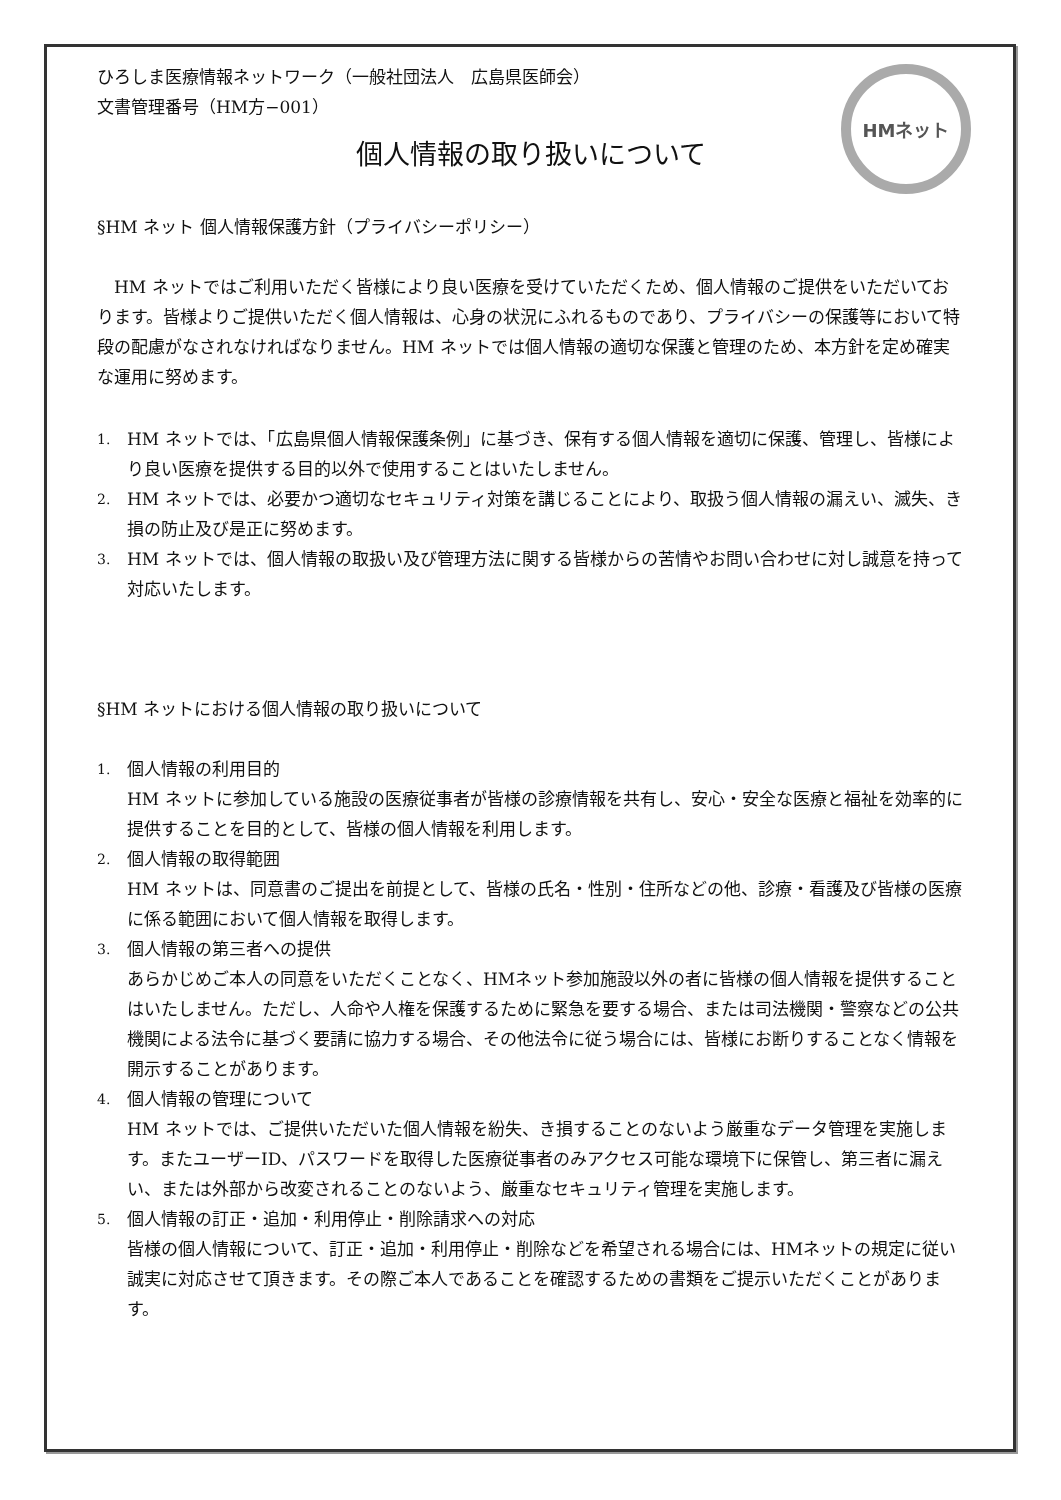HMネット
ひろしま医療情報ネットワーク（一般社団法人　広島県医師会）
文書管理番号（HM方−001）
個人情報の取り扱いについて
§HM ネット 個人情報保護方針（プライバシーポリシー）
HM ネットではご利用いただく皆様により良い医療を受けていただくため、個人情報のご提供をいただいております。皆様よりご提供いただく個人情報は、心身の状況にふれるものであり、プライバシーの保護等において特段の配慮がなされなければなりません。HM ネットでは個人情報の適切な保護と管理のため、本方針を定め確実な運用に努めます。
1. HM ネットでは、「広島県個人情報保護条例」に基づき、保有する個人情報を適切に保護、管理し、皆様により良い医療を提供する目的以外で使用することはいたしません。
2. HM ネットでは、必要かつ適切なセキュリティ対策を講じることにより、取扱う個人情報の漏えい、滅失、き損の防止及び是正に努めます。
3. HM ネットでは、個人情報の取扱い及び管理方法に関する皆様からの苦情やお問い合わせに対し誠意を持って対応いたします。
§HM ネットにおける個人情報の取り扱いについて
1. 個人情報の利用目的
HM ネットに参加している施設の医療従事者が皆様の診療情報を共有し、安心・安全な医療と福祉を効率的に提供することを目的として、皆様の個人情報を利用します。
2. 個人情報の取得範囲
HM ネットは、同意書のご提出を前提として、皆様の氏名・性別・住所などの他、診療・看護及び皆様の医療に係る範囲において個人情報を取得します。
3. 個人情報の第三者への提供
あらかじめご本人の同意をいただくことなく、HMネット参加施設以外の者に皆様の個人情報を提供することはいたしません。ただし、人命や人権を保護するために緊急を要する場合、または司法機関・警察などの公共機関による法令に基づく要請に協力する場合、その他法令に従う場合には、皆様にお断りすることなく情報を開示することがあります。
4. 個人情報の管理について
HM ネットでは、ご提供いただいた個人情報を紛失、き損することのないよう厳重なデータ管理を実施します。またユーザーID、パスワードを取得した医療従事者のみアクセス可能な環境下に保管し、第三者に漏えい、または外部から改変されることのないよう、厳重なセキュリティ管理を実施します。
5. 個人情報の訂正・追加・利用停止・削除請求への対応
皆様の個人情報について、訂正・追加・利用停止・削除などを希望される場合には、HMネットの規定に従い誠実に対応させて頂きます。その際ご本人であることを確認するための書類をご提示いただくことがあります。